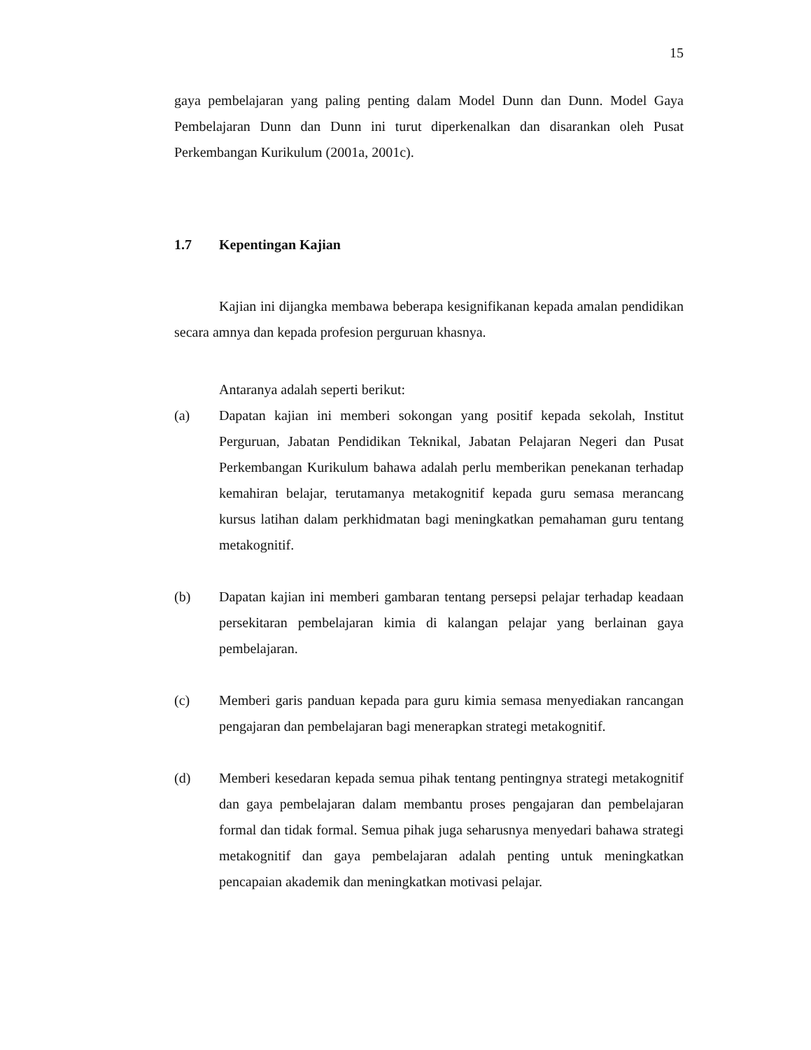15
gaya pembelajaran yang paling penting dalam Model Dunn dan Dunn. Model Gaya Pembelajaran Dunn dan Dunn ini turut diperkenalkan dan disarankan oleh Pusat Perkembangan Kurikulum (2001a, 2001c).
1.7 Kepentingan Kajian
Kajian ini dijangka membawa beberapa kesignifikanan kepada amalan pendidikan secara amnya dan kepada profesion perguruan khasnya.
Antaranya adalah seperti berikut:
(a) Dapatan kajian ini memberi sokongan yang positif kepada sekolah, Institut Perguruan, Jabatan Pendidikan Teknikal, Jabatan Pelajaran Negeri dan Pusat Perkembangan Kurikulum bahawa adalah perlu memberikan penekanan terhadap kemahiran belajar, terutamanya metakognitif kepada guru semasa merancang kursus latihan dalam perkhidmatan bagi meningkatkan pemahaman guru tentang metakognitif.
(b) Dapatan kajian ini memberi gambaran tentang persepsi pelajar terhadap keadaan persekitaran pembelajaran kimia di kalangan pelajar yang berlainan gaya pembelajaran.
(c) Memberi garis panduan kepada para guru kimia semasa menyediakan rancangan pengajaran dan pembelajaran bagi menerapkan strategi metakognitif.
(d) Memberi kesedaran kepada semua pihak tentang pentingnya strategi metakognitif dan gaya pembelajaran dalam membantu proses pengajaran dan pembelajaran formal dan tidak formal. Semua pihak juga seharusnya menyedari bahawa strategi metakognitif dan gaya pembelajaran adalah penting untuk meningkatkan pencapaian akademik dan meningkatkan motivasi pelajar.